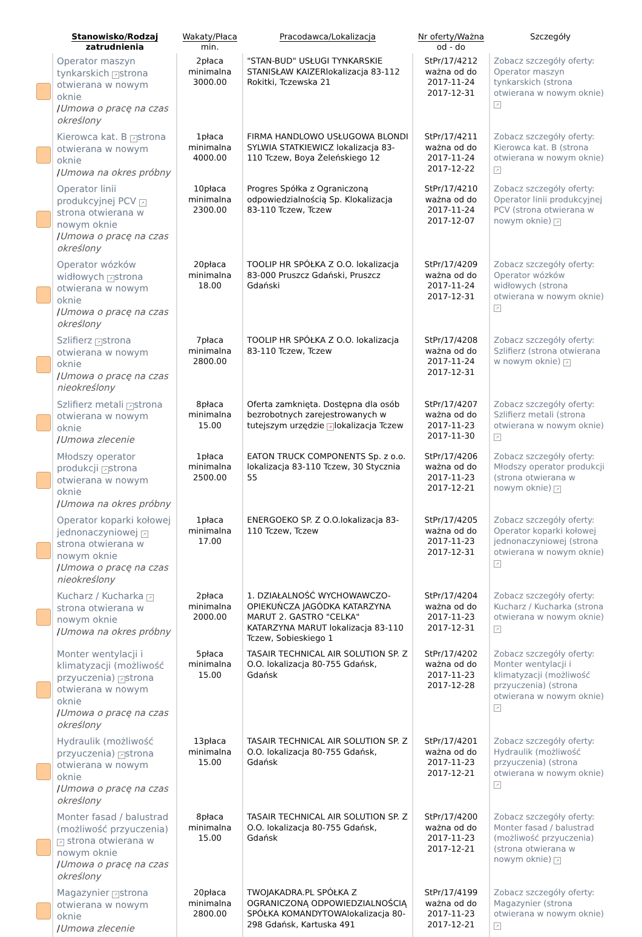| | Stanowisko/Rodzaj zatrudnienia | Wakaty/Płaca min. | Pracodawca/Lokalizacja | Nr oferty/Ważna od - do | Szczegóły |
| --- | --- | --- | --- | --- | --- |
| | Operator maszyn tynkarskich ↗ strona otwierana w nowym oknie / Umowa o pracę na czas określony | 2płaca minimalna 3000.00 | "STAN-BUD" USŁUGI TYNKARSKIE STANISŁAW KAIZERlokalizacja 83-112 Rokitki, Tczewska 21 | StPr/17/4212 ważna od do 2017-11-24 2017-12-31 | Zobacz szczegóły oferty: Operator maszyn tynkarskich (strona otwierana w nowym oknie) ↗ |
| | Kierowca kat. B ↗ strona otwierana w nowym oknie / Umowa na okres próbny | 1płaca minimalna 4000.00 | FIRMA HANDLOWO USŁUGOWA BLONDI SYLWIA STATKIEWICZ lokalizacja 83-110 Tczew, Boya Żeleńskiego 12 | StPr/17/4211 ważna od do 2017-11-24 2017-12-22 | Zobacz szczegóły oferty: Kierowca kat. B (strona otwierana w nowym oknie) ↗ |
| | Operator linii produkcyjnej PCV ↗ strona otwierana w nowym oknie / Umowa o pracę na czas określony | 10płaca minimalna 2300.00 | Progres Spółka z Ograniczoną odpowiedzialnością Sp. Klokalizacja 83-110 Tczew, Tczew | StPr/17/4210 ważna od do 2017-11-24 2017-12-07 | Zobacz szczegóły oferty: Operator linii produkcyjnej PCV (strona otwierana w nowym oknie) ↗ |
| | Operator wózków widłowych ↗ strona otwierana w nowym oknie / Umowa o pracę na czas określony | 20płaca minimalna 18.00 | TOOLIP HR SPÓŁKA Z O.O. lokalizacja 83-000 Pruszcz Gdański, Pruszcz Gdański | StPr/17/4209 ważna od do 2017-11-24 2017-12-31 | Zobacz szczegóły oferty: Operator wózków widłowych (strona otwierana w nowym oknie) ↗ |
| | Szlifierz ↗ strona otwierana w nowym oknie / Umowa o pracę na czas nieokreślony | 7płaca minimalna 2800.00 | TOOLIP HR SPÓŁKA Z O.O. lokalizacja 83-110 Tczew, Tczew | StPr/17/4208 ważna od do 2017-11-24 2017-12-31 | Zobacz szczegóły oferty: Szlifierz (strona otwierana w nowym oknie) ↗ |
| | Szlifierz metali ↗ strona otwierana w nowym oknie / Umowa zlecenie | 8płaca minimalna 15.00 | Oferta zamknięta. Dostępna dla osób bezrobotnych zarejestrowanych w tutejszym urzędzie × lokalizacja Tczew | StPr/17/4207 ważna od do 2017-11-23 2017-11-30 | Zobacz szczegóły oferty: Szlifierz metali (strona otwierana w nowym oknie) ↗ |
| | Młodszy operator produkcji ↗ strona otwierana w nowym oknie / Umowa na okres próbny | 1płaca minimalna 2500.00 | EATON TRUCK COMPONENTS Sp. z o.o. lokalizacja 83-110 Tczew, 30 Stycznia 55 | StPr/17/4206 ważna od do 2017-11-23 2017-12-21 | Zobacz szczegóły oferty: Młodszy operator produkcji (strona otwierana w nowym oknie) ↗ |
| | Operator koparki kołowej jednonaczyniowej ↗ strona otwierana w nowym oknie / Umowa o pracę na czas nieokreślony | 1płaca minimalna 17.00 | ENERGOEKO SP. Z O.O.lokalizacja 83-110 Tczew, Tczew | StPr/17/4205 ważna od do 2017-11-23 2017-12-31 | Zobacz szczegóły oferty: Operator koparki kołowej jednonaczyniowej (strona otwierana w nowym oknie) ↗ |
| | Kucharz / Kucharka ↗ strona otwierana w nowym oknie / Umowa na okres próbny | 2płaca minimalna 2000.00 | 1. DZIAŁALNOŚĆ WYCHOWAWCZO-OPIEKUŃCZA JAGÓDKA KATARZYNA MARUT 2. GASTRO "CELKA" KATARZYNA MARUT lokalizacja 83-110 Tczew, Sobieskiego 1 | StPr/17/4204 ważna od do 2017-11-23 2017-12-31 | Zobacz szczegóły oferty: Kucharz / Kucharka (strona otwierana w nowym oknie) ↗ |
| | Monter wentylacji i klimatyzacji (możliwość przyuczenia) ↗ strona otwierana w nowym oknie / Umowa o pracę na czas określony | 5płaca minimalna 15.00 | TASAIR TECHNICAL AIR SOLUTION SP. Z O.O. lokalizacja 80-755 Gdańsk, Gdańsk | StPr/17/4202 ważna od do 2017-11-23 2017-12-28 | Zobacz szczegóły oferty: Monter wentylacji i klimatyzacji (możliwość przyuczenia) (strona otwierana w nowym oknie) ↗ |
| | Hydraulik (możliwość przyuczenia) ↗ strona otwierana w nowym oknie / Umowa o pracę na czas określony | 13płaca minimalna 15.00 | TASAIR TECHNICAL AIR SOLUTION SP. Z O.O. lokalizacja 80-755 Gdańsk, Gdańsk | StPr/17/4201 ważna od do 2017-11-23 2017-12-21 | Zobacz szczegóły oferty: Hydraulik (możliwość przyuczenia) (strona otwierana w nowym oknie) ↗ |
| | Monter fasad / balustrad (możliwość przyuczenia) ↗ strona otwierana w nowym oknie / Umowa o pracę na czas określony | 8płaca minimalna 15.00 | TASAIR TECHNICAL AIR SOLUTION SP. Z O.O. lokalizacja 80-755 Gdańsk, Gdańsk | StPr/17/4200 ważna od do 2017-11-23 2017-12-21 | Zobacz szczegóły oferty: Monter fasad / balustrad (możliwość przyuczenia) (strona otwierana w nowym oknie) ↗ |
| | Magazynier ↗ strona otwierana w nowym oknie / Umowa zlecenie | 20płaca minimalna 2800.00 | TWOJAKADRA.PL SPÓŁKA Z OGRANICZONĄ ODPOWIEDZIALNOŚCIĄ SPÓŁKA KOMANDYTOWAlokalizacja 80-298 Gdańsk, Kartuska 491 | StPr/17/4199 ważna od do 2017-11-23 2017-12-21 | Zobacz szczegóły oferty: Magazynier (strona otwierana w nowym oknie) ↗ |